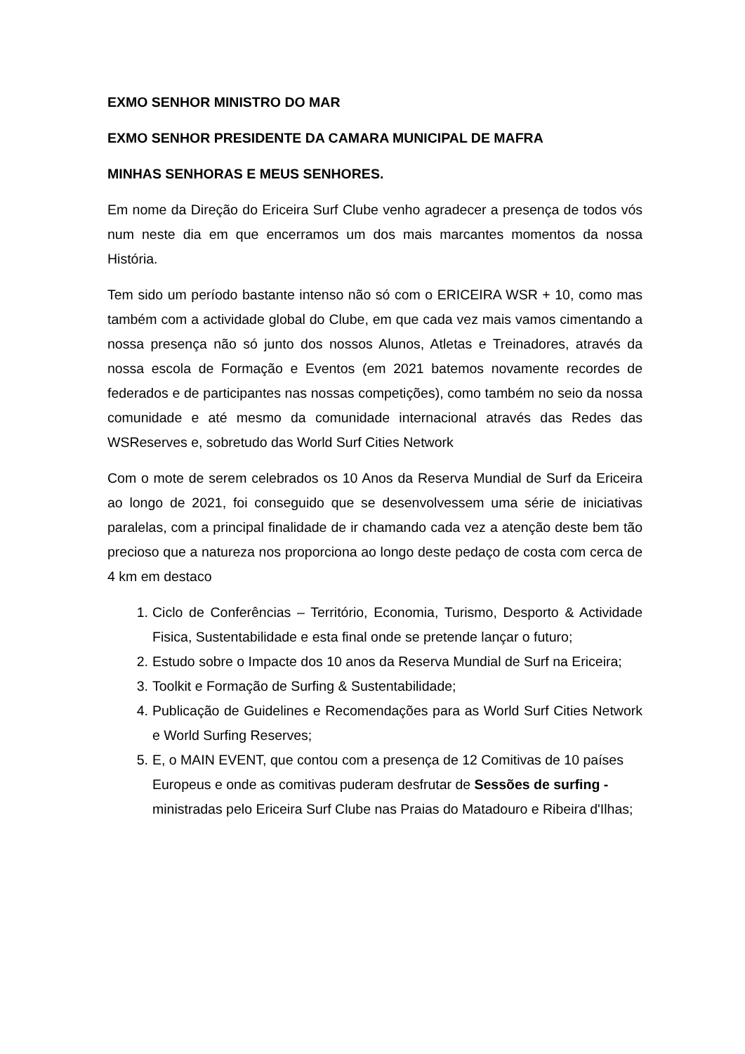EXMO SENHOR MINISTRO DO MAR
EXMO SENHOR PRESIDENTE DA CAMARA MUNICIPAL DE MAFRA
MINHAS SENHORAS E MEUS SENHORES.
Em nome da Direção do Ericeira Surf Clube venho agradecer a presença de todos vós num neste dia em que encerramos um dos mais marcantes momentos da nossa História.
Tem sido um período bastante intenso não só com o ERICEIRA WSR + 10, como mas também com a actividade global do Clube, em que cada vez mais vamos cimentando a nossa presença não só junto dos nossos Alunos, Atletas e Treinadores, através da nossa escola de Formação e Eventos (em 2021 batemos novamente recordes de federados e de participantes nas nossas competições), como também no seio da nossa comunidade e até mesmo da comunidade internacional através das Redes das WSReserves e, sobretudo das World Surf Cities Network
Com o mote de serem celebrados os 10 Anos da Reserva Mundial de Surf da Ericeira ao longo de 2021, foi conseguido que se desenvolvessem uma série de iniciativas paralelas, com a principal finalidade de ir chamando cada vez a atenção deste bem tão precioso que a natureza nos proporciona ao longo deste pedaço de costa com cerca de 4 km em destaco
1. Ciclo de Conferências – Território, Economia, Turismo, Desporto & Actividade Fisica, Sustentabilidade e esta final onde se pretende lançar o futuro;
2. Estudo sobre o Impacte dos 10 anos da Reserva Mundial de Surf na Ericeira;
3. Toolkit e Formação de Surfing & Sustentabilidade;
4. Publicação de Guidelines e Recomendações para as World Surf Cities Network e World Surfing Reserves;
5. E, o MAIN EVENT, que contou com a presença de 12 Comitivas de 10 países Europeus e onde as comitivas puderam desfrutar de Sessões de surfing - ministradas pelo Ericeira Surf Clube nas Praias do Matadouro e Ribeira d'Ilhas;